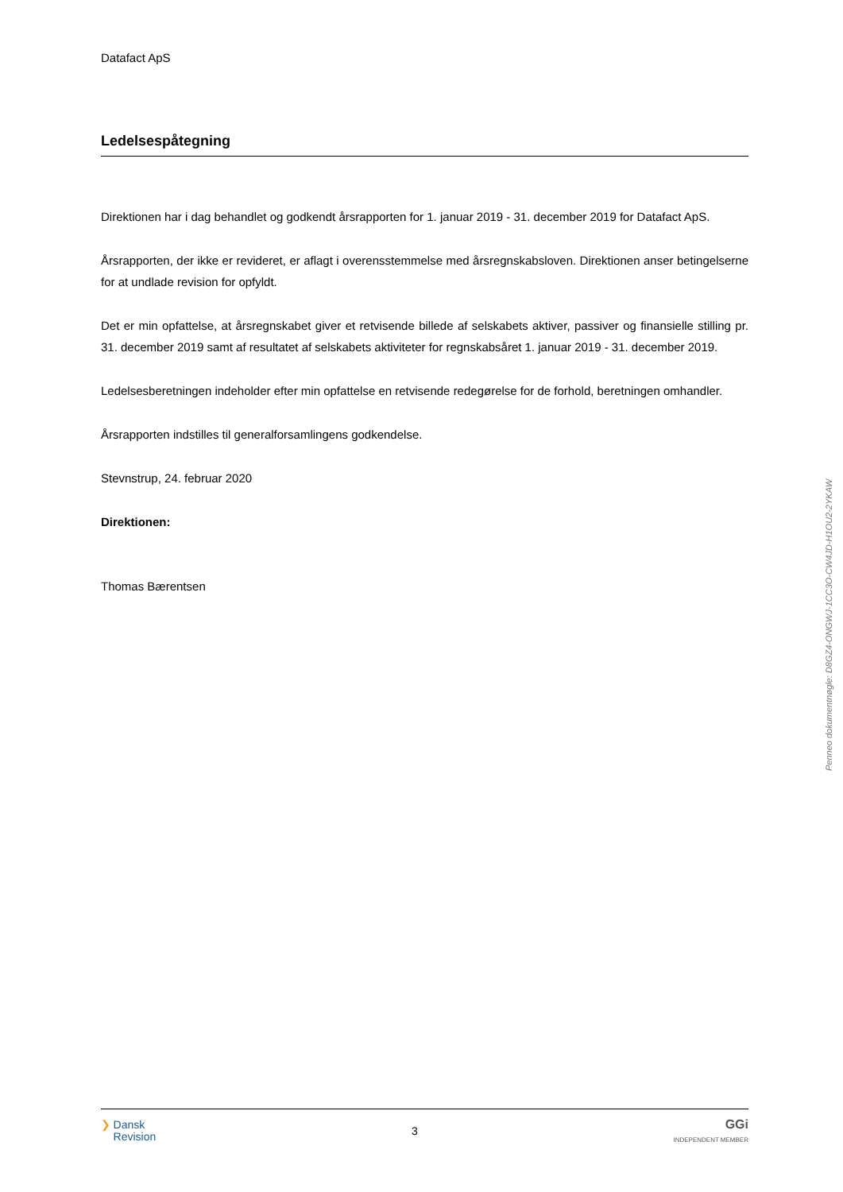Datafact ApS
Ledelsespåtegning
Direktionen har i dag behandlet og godkendt årsrapporten for 1. januar 2019 - 31. december 2019 for Datafact ApS.
Årsrapporten, der ikke er revideret, er aflagt i overensstemmelse med årsregnskabsloven. Direktionen anser betingelserne for at undlade revision for opfyldt.
Det er min opfattelse, at årsregnskabet giver et retvisende billede af selskabets aktiver, passiver og finansielle stilling pr. 31. december 2019 samt af resultatet af selskabets aktiviteter for regnskabsåret 1. januar 2019 - 31. december 2019.
Ledelsesberetningen indeholder efter min opfattelse en retvisende redegørelse for de forhold, beretningen omhandler.
Årsrapporten indstilles til generalforsamlingens godkendelse.
Stevnstrup, 24. februar 2020
Direktionen:
Thomas Bærentsen
❯ Dansk
Revision
3
GGi
INDEPENDENT MEMBER
Penneo dokumentnøgle: D8GZ4-ONGWJ-1CC3O-CW4JD-H1OU2-2YKAW